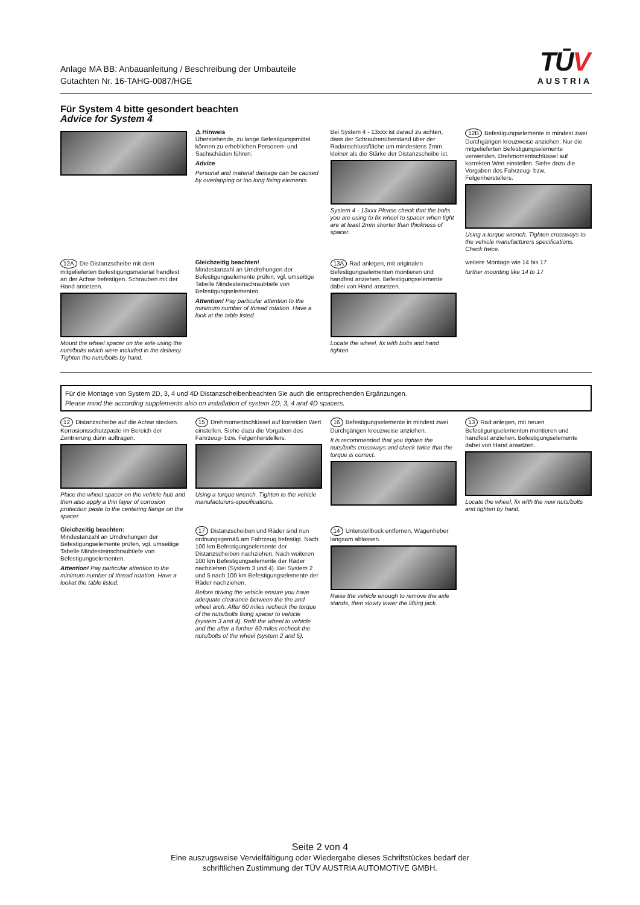Anlage MA BB: Anbauanleitung / Beschreibung der Umbauteile
Gutachten Nr. 16-TAHG-0087/HGE
TŪV
AUSTRIA
Für System 4 bitte gesondert beachten
Advice for System 4
⚠ Hinweis
Überstehende, zu lange Befestigungsmittel können zu erheblichen Personen- und Sachschäden führen.
Advice
Personal and material damage can be caused by overlapping or too long fixing elements.
Bei System 4 - 13xxx ist darauf zu achten, dass der Schraubenüberstand über der Radanschlussfläche um mindestens 2mm kleiner als die Stärke der Distanzscheibe ist.
System 4 - 13xxx Please check that the bolts you are using to fix wheel to spacer when tight are at least 2mm shorter than thickness of spacer.
12B Befestigungselemente in mindest zwei Durchgängen kreuzweise anziehen. Nur die mitgelieferten Befestigungselemente verwenden. Drehmomentschlüssel auf korrekten Wert einstellen. Siehe dazu die Vorgaben des Fahrzeug- bzw. Felgenherstellers.
Using a torque wrench. Tighten crossways to the vehicle manufacturers specifications. Check twice.
12A Die Distanzscheibe mit dem mitgelieferten Befestigungsmaterial handfest an der Achse befestigen. Schrauben mit der Hand ansetzen.
Mount the wheel spacer on the axle using the nuts/bolts which were included in the delivery. Tighten the nuts/bolts by hand.
Gleichzeitig beachten!
Mindestanzahl an Umdrehungen der Befestigungselemente prüfen, vgl. umseitige Tabelle Mindesteinschraubtiefe von Befestigungselementen.
Attention! Pay particular attention to the minimum number of thread rotation. Have a look at the table listed.
13A Rad anlegen, mit originalen Befestigungselementen montieren und handfest anziehen. Befestigungselemente dabei von Hand ansetzen.
Locate the wheel, fix with bolts and hand tighten.
weitere Montage wie 14 bis 17
further mounting like 14 to 17
Für die Montage von System 2D, 3, 4 und 4D Distanzscheibenbeachten Sie auch die entsprechenden Ergänzungen.
Please mind the according supplements also on installation of system 2D, 3, 4 and 4D spacers.
12 Distanzscheibe auf die Achse stecken. Korrosionsschutzpaste im Bereich der Zentrierung dünn auftragen.
Place the wheel spacer on the vehicle hub and then also apply a thin layer of corrosion protection paste to the centering flange on the spacer.
15 Drehmomentschlüssel auf korrekten Wert einstellen. Siehe dazu die Vorgaben des Fahrzeug- bzw. Felgenherstellers.
Using a torque wrench. Tighten to the vehicle manufacturers-specifications.
16 Befestigungselemente in mindest zwei Durchgängen kreuzweise anziehen.
It is recommended that you tighten the nuts/bolts crossways and check twice that the torque is correct.
13 Rad anlegen, mit neuen Befestigungselementen montieren und handfest anziehen. Befestigungselemente dabei von Hand ansetzen.
Locate the wheel, fix with the new nuts/bolts and tighten by hand.
Gleichzeitig beachten:
Mindestanzahl an Umdrehungen der Befestigungselemente prüfen, vgl. umseitige Tabelle Mindesteinschraubtiefe von Befestigungselementen.
Attention! Pay particular attention to the minimum number of thread rotation. Have a lookat the table listed.
17 Distanzscheiben und Räder sind nun ordnungsgemäß am Fahrzeug befestigt. Nach 100 km Befestigungselemente der Distanzscheiben nachziehen. Nach weiteren 100 km Befestigungselemente der Räder nachziehen (System 3 und 4). Bei System 2 und 5 nach 100 km Befestigungselemente der Räder nachziehen.
Before driving the vehicle ensure you have adequate clearance between the tire and wheel arch. After 60 miles recheck the torque of the nuts/bolts fixing spacer to vehicle (system 3 and 4). Refit the wheel to vehicle and the after a further 60 miles recheck the nuts/bolts of the wheel (system 2 and 5).
14 Unterstellbock entfernen, Wagenheber langsam ablassen.
Raise the vehicle enough to remove the axle stands, then slowly lower the lifting jack.
Seite 2 von 4
Eine auszugsweise Vervielfältigung oder Wiedergabe dieses Schriftstückes bedarf der
schriftlichen Zustimmung der TÜV AUSTRIA AUTOMOTIVE GMBH.